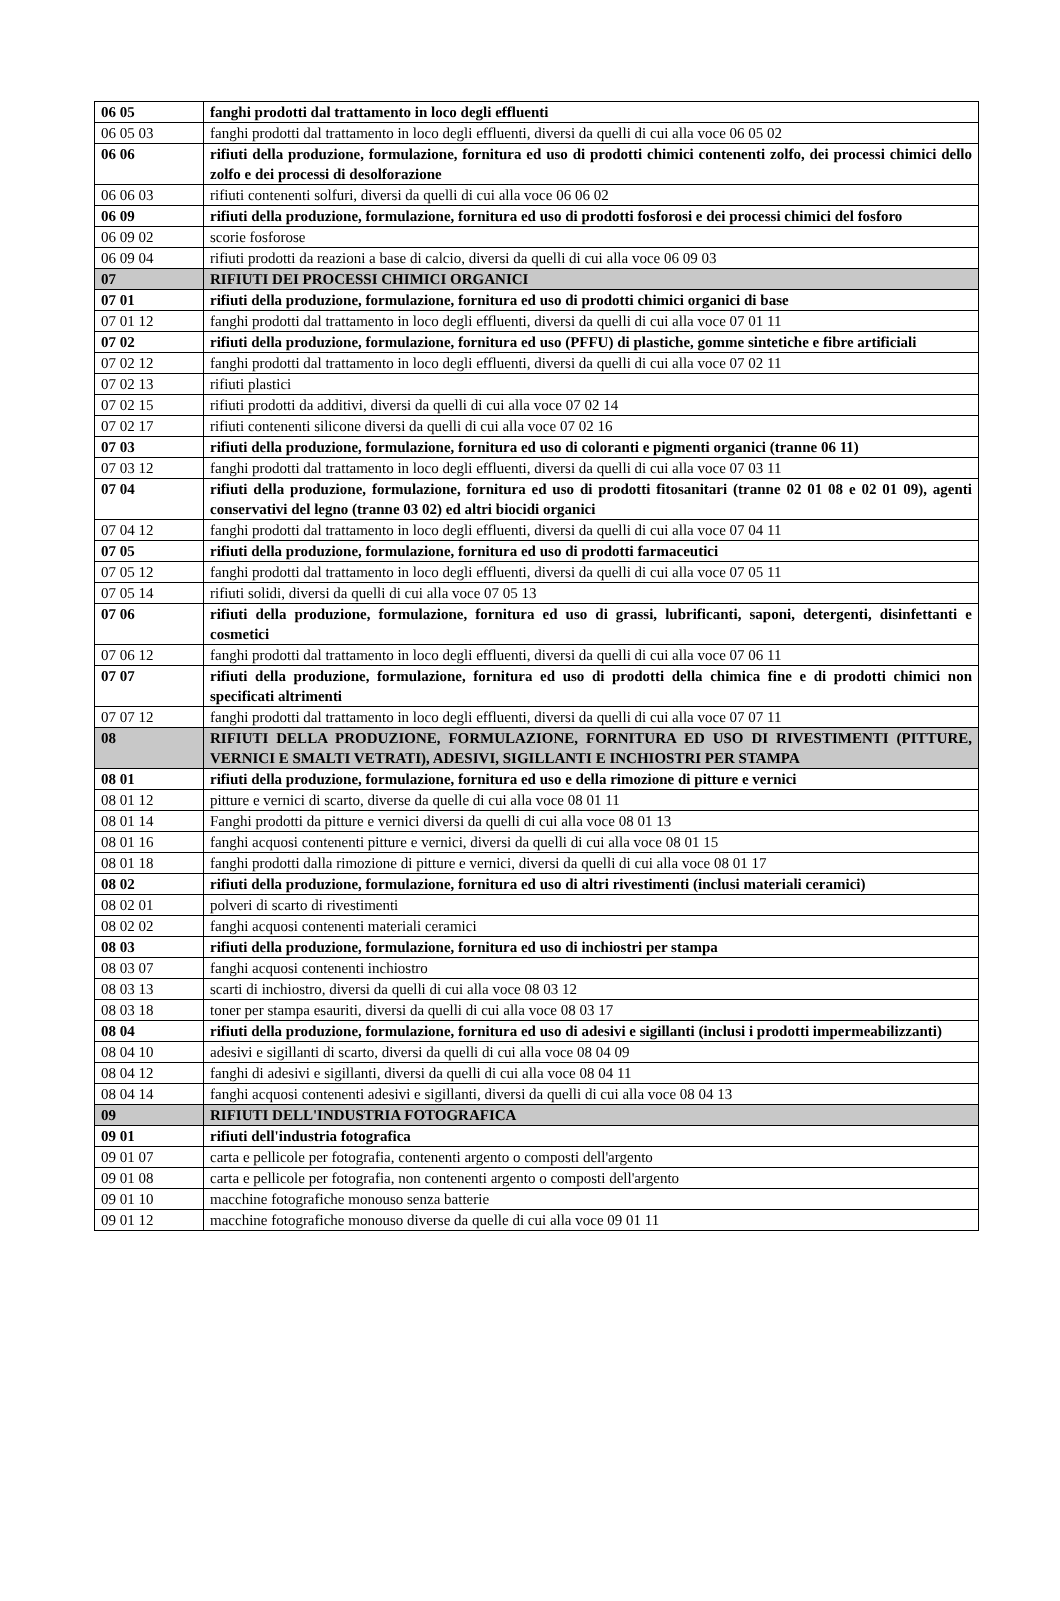| 06 05 | fanghi prodotti dal trattamento in loco degli effluenti |
| 06 05 03 | fanghi prodotti dal trattamento in loco degli effluenti, diversi da quelli di cui alla voce 06 05 02 |
| 06 06 | rifiuti della produzione, formulazione, fornitura ed uso di prodotti chimici contenenti zolfo, dei processi chimici dello zolfo e dei processi di desolforazione |
| 06 06 03 | rifiuti contenenti solfuri, diversi da quelli di cui alla voce 06 06 02 |
| 06 09 | rifiuti della produzione, formulazione, fornitura ed uso di prodotti fosforosi e dei processi chimici del fosforo |
| 06 09 02 | scorie fosforose |
| 06 09 04 | rifiuti prodotti da reazioni a base di calcio, diversi da quelli di cui alla voce 06 09 03 |
| 07 | RIFIUTI DEI PROCESSI CHIMICI ORGANICI |
| 07 01 | rifiuti della produzione, formulazione, fornitura ed uso di prodotti chimici organici di base |
| 07 01 12 | fanghi prodotti dal trattamento in loco degli effluenti, diversi da quelli di cui alla voce 07 01 11 |
| 07 02 | rifiuti della produzione, formulazione, fornitura ed uso (PFFU) di plastiche, gomme sintetiche e fibre artificiali |
| 07 02 12 | fanghi prodotti dal trattamento in loco degli effluenti, diversi da quelli di cui alla voce 07 02 11 |
| 07 02 13 | rifiuti plastici |
| 07 02 15 | rifiuti prodotti da additivi, diversi da quelli di cui alla voce 07 02 14 |
| 07 02 17 | rifiuti contenenti silicone diversi da quelli di cui alla voce 07 02 16 |
| 07 03 | rifiuti della produzione, formulazione, fornitura ed uso di coloranti e pigmenti organici (tranne 06 11) |
| 07 03 12 | fanghi prodotti dal trattamento in loco degli effluenti, diversi da quelli di cui alla voce 07 03 11 |
| 07 04 | rifiuti della produzione, formulazione, fornitura ed uso di prodotti fitosanitari (tranne 02 01 08 e 02 01 09), agenti conservativi del legno (tranne 03 02) ed altri biocidi organici |
| 07 04 12 | fanghi prodotti dal trattamento in loco degli effluenti, diversi da quelli di cui alla voce 07 04 11 |
| 07 05 | rifiuti della produzione, formulazione, fornitura ed uso di prodotti farmaceutici |
| 07 05 12 | fanghi prodotti dal trattamento in loco degli effluenti, diversi da quelli di cui alla voce 07 05 11 |
| 07 05 14 | rifiuti solidi, diversi da quelli di cui alla voce 07 05 13 |
| 07 06 | rifiuti della produzione, formulazione, fornitura ed uso di grassi, lubrificanti, saponi, detergenti, disinfettanti e cosmetici |
| 07 06 12 | fanghi prodotti dal trattamento in loco degli effluenti, diversi da quelli di cui alla voce 07 06 11 |
| 07 07 | rifiuti della produzione, formulazione, fornitura ed uso di prodotti della chimica fine e di prodotti chimici non specificati altrimenti |
| 07 07 12 | fanghi prodotti dal trattamento in loco degli effluenti, diversi da quelli di cui alla voce 07 07 11 |
| 08 | RIFIUTI DELLA PRODUZIONE, FORMULAZIONE, FORNITURA ED USO DI RIVESTIMENTI (PITTURE, VERNICI E SMALTI VETRATI), ADESIVI, SIGILLANTI E INCHIOSTRI PER STAMPA |
| 08 01 | rifiuti della produzione, formulazione, fornitura ed uso e della rimozione di pitture e vernici |
| 08 01 12 | pitture e vernici di scarto, diverse da quelle di cui alla voce 08 01 11 |
| 08 01 14 | Fanghi prodotti da pitture e vernici diversi da quelli di cui alla voce 08 01 13 |
| 08 01 16 | fanghi acquosi contenenti pitture e vernici, diversi da quelli di cui alla voce 08 01 15 |
| 08 01 18 | fanghi prodotti dalla rimozione di pitture e vernici, diversi da quelli di cui alla voce 08 01 17 |
| 08 02 | rifiuti della produzione, formulazione, fornitura ed uso di altri rivestimenti (inclusi materiali ceramici) |
| 08 02 01 | polveri di scarto di rivestimenti |
| 08 02 02 | fanghi acquosi contenenti materiali ceramici |
| 08 03 | rifiuti della produzione, formulazione, fornitura ed uso di inchiostri per stampa |
| 08 03 07 | fanghi acquosi contenenti inchiostro |
| 08 03 13 | scarti di inchiostro, diversi da quelli di cui alla voce 08 03 12 |
| 08 03 18 | toner per stampa esauriti, diversi da quelli di cui alla voce 08 03 17 |
| 08 04 | rifiuti della produzione, formulazione, fornitura ed uso di adesivi e sigillanti (inclusi i prodotti impermeabilizzanti) |
| 08 04 10 | adesivi e sigillanti di scarto, diversi da quelli di cui alla voce 08 04 09 |
| 08 04 12 | fanghi di adesivi e sigillanti, diversi da quelli di cui alla voce 08 04 11 |
| 08 04 14 | fanghi acquosi contenenti adesivi e sigillanti, diversi da quelli di cui alla voce 08 04 13 |
| 09 | RIFIUTI DELL'INDUSTRIA FOTOGRAFICA |
| 09 01 | rifiuti dell'industria fotografica |
| 09 01 07 | carta e pellicole per fotografia, contenenti argento o composti dell'argento |
| 09 01 08 | carta e pellicole per fotografia, non contenenti argento o composti dell'argento |
| 09 01 10 | macchine fotografiche monouso senza batterie |
| 09 01 12 | macchine fotografiche monouso diverse da quelle di cui alla voce 09 01 11 |